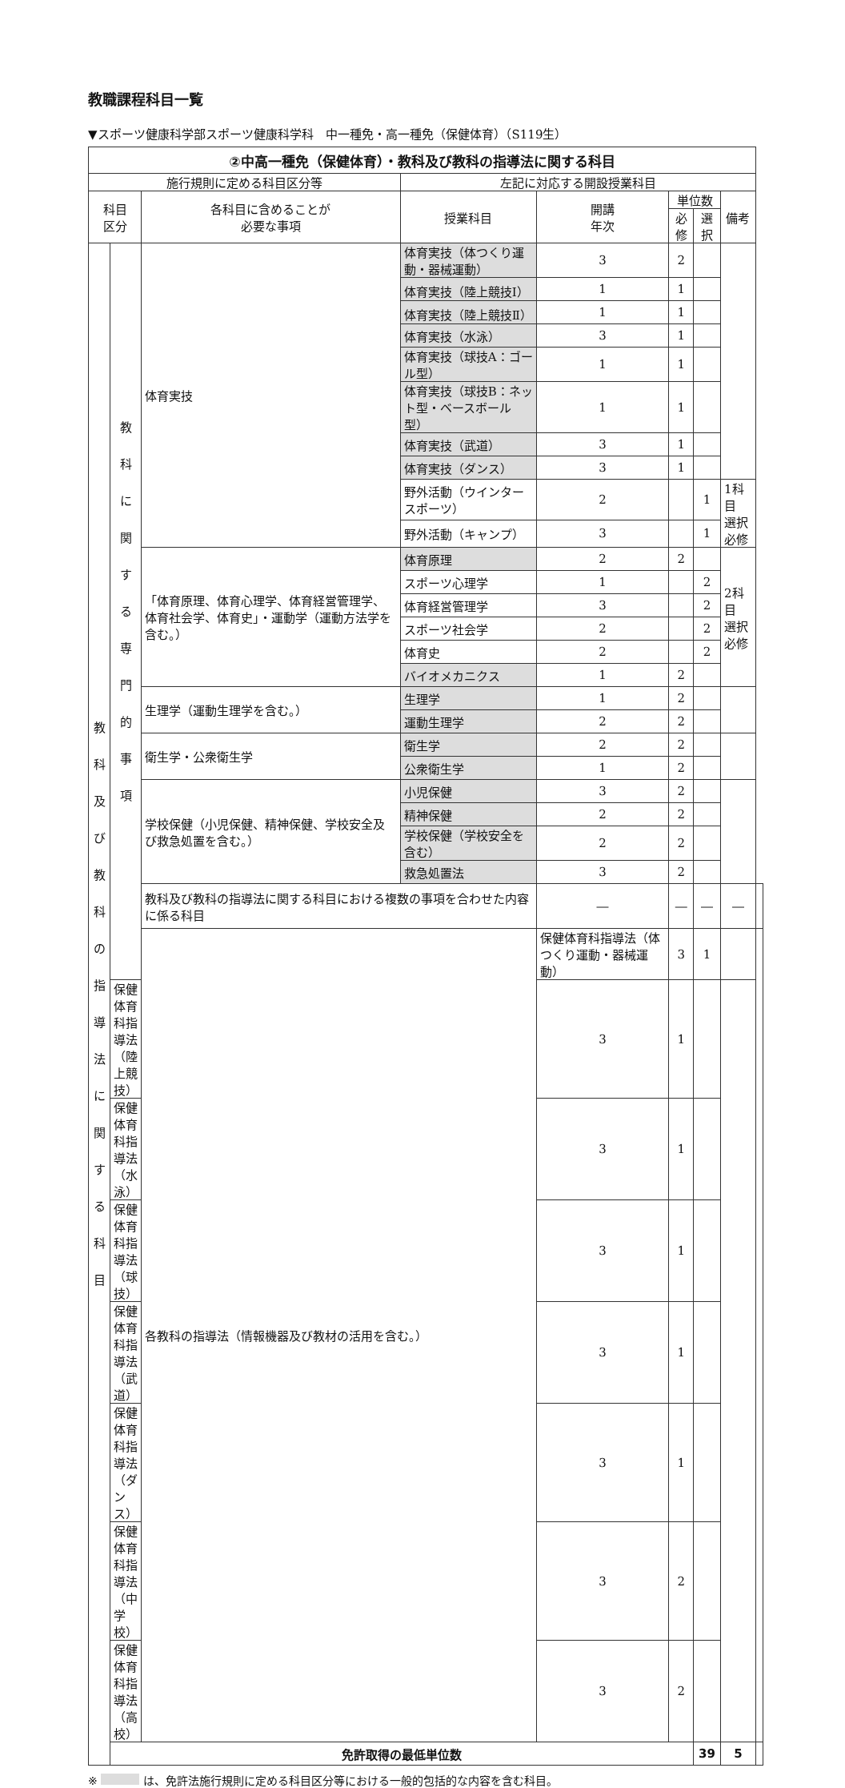教職課程科目一覧
▼スポーツ健康科学部スポーツ健康科学科　中一種免・高一種免（保健体育）（S119生）
| ②中高一種免（保健体育）・教科及び教科の指導法に関する科目 | | | | | | | | |
| 施行規則に定める科目区分等 | | | 左記に対応する開設授業科目 | | | | | |
| 科目 区分 | | 各科目に含めることが 必要な事項 | 授業科目 | 開講 年次 | 単位数 | | 備考 | |
| | | | | | 必修 | 選択 | | |
| 教 科 及 び 教 科 の 指 導 法 に 関 す る 科 目 | 教 科 に 関 す る 専 門 的 事 項 | 体育実技 | 体育実技（体つくり運動・器械運動） | 3 | 2 | | | |
| | | | 体育実技（陸上競技Ⅰ） | 1 | 1 | | | |
| | | | 体育実技（陸上競技Ⅱ） | 1 | 1 | | | |
| | | | 体育実技（水泳） | 3 | 1 | | | |
| | | | 体育実技（球技A：ゴール型） | 1 | 1 | | | |
| | | | 体育実技（球技B：ネット型・ベースボール型） | 1 | 1 | | | |
| | | | 体育実技（武道） | 3 | 1 | | | |
| | | | 体育実技（ダンス） | 3 | 1 | | | |
| | | | 野外活動（ウインタースポーツ） | 2 | | 1 | 1科目 選択必修 | |
| | | | 野外活動（キャンプ） | 3 | | 1 | | |
| | | 「体育原理、体育心理学、体育経営管理学、体育社会学、体育史」・運動学（運動方法学を含む。） | 体育原理 | 2 | 2 | | 2科目 選択必修 | |
| | | | スポーツ心理学 | 1 | | 2 | | |
| | | | 体育経営管理学 | 3 | | 2 | | |
| | | | スポーツ社会学 | 2 | | 2 | | |
| | | | 体育史 | 2 | | 2 | | |
| | | | バイオメカニクス | 1 | 2 | | | |
| | | 生理学（運動生理学を含む。） | 生理学 | 1 | 2 | | | |
| | | | 運動生理学 | 2 | 2 | | | |
| | | 衛生学・公衆衛生学 | 衛生学 | 2 | 2 | | | |
| | | | 公衆衛生学 | 1 | 2 | | | |
| | | 学校保健（小児保健、精神保健、学校安全及び救急処置を含む。） | 小児保健 | 3 | 2 | | | |
| | | | 精神保健 | 2 | 2 | | | |
| | | | 学校保健（学校安全を含む） | 2 | 2 | | | |
| | | | 救急処置法 | 3 | 2 | | | |
| | | 教科及び教科の指導法に関する科目における複数の事項を合わせた内容に係る科目 | | ― | ― | ― | ― | |
| | | 各教科の指導法（情報機器及び教材の活用を含む。） | | 保健体育科指導法（体つくり運動・器械運動） | 3 | 1 | | |
| | 保健体育科指導法（陸上競技） | | | 3 | 1 | | | |
| | 保健体育科指導法（水泳） | | | 3 | 1 | | | |
| | 保健体育科指導法（球技） | | | 3 | 1 | | | |
| | 保健体育科指導法（武道） | | | 3 | 1 | | | |
| | 保健体育科指導法（ダンス） | | | 3 | 1 | | | |
| | 保健体育科指導法（中学校） | | | 3 | 2 | | | |
| | 保健体育科指導法（高校） | | | 3 | 2 | | | |
| | 免許取得の最低単位数 | | | | | 39 | 5 | |
※ は、免許法施行規則に定める科目区分等における一般的包括的な内容を含む科目。